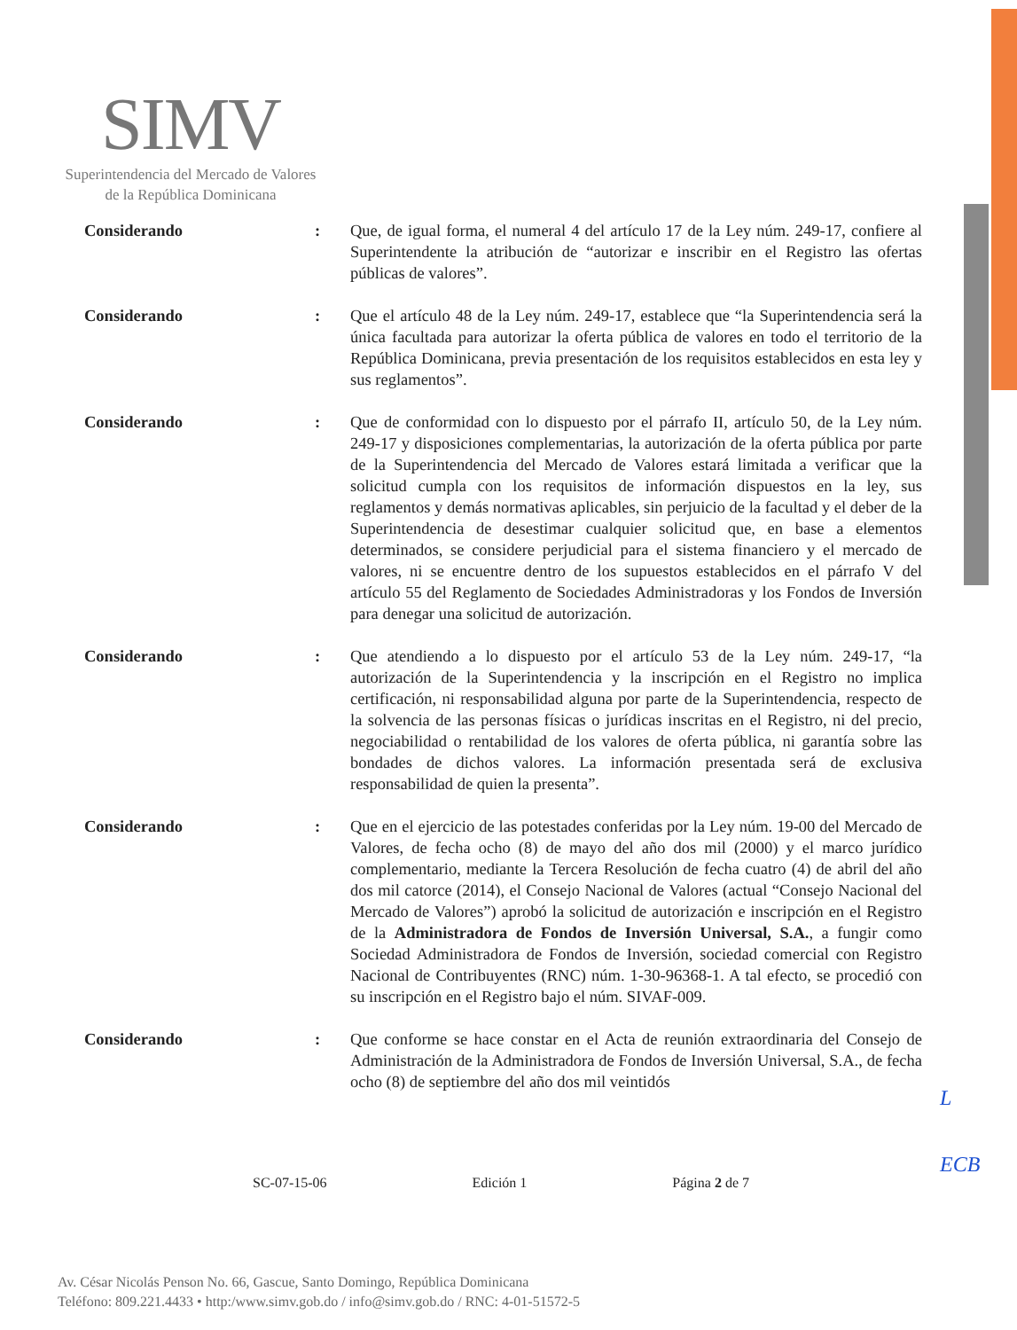SIMV
Superintendencia del Mercado de Valores
de la República Dominicana
Considerando : Que, de igual forma, el numeral 4 del artículo 17 de la Ley núm. 249-17, confiere al Superintendente la atribución de “autorizar e inscribir en el Registro las ofertas públicas de valores”.
Considerando : Que el artículo 48 de la Ley núm. 249-17, establece que “la Superintendencia será la única facultada para autorizar la oferta pública de valores en todo el territorio de la República Dominicana, previa presentación de los requisitos establecidos en esta ley y sus reglamentos”.
Considerando : Que de conformidad con lo dispuesto por el párrafo II, artículo 50, de la Ley núm. 249-17 y disposiciones complementarias, la autorización de la oferta pública por parte de la Superintendencia del Mercado de Valores estará limitada a verificar que la solicitud cumpla con los requisitos de información dispuestos en la ley, sus reglamentos y demás normativas aplicables, sin perjuicio de la facultad y el deber de la Superintendencia de desestimar cualquier solicitud que, en base a elementos determinados, se considere perjudicial para el sistema financiero y el mercado de valores, ni se encuentre dentro de los supuestos establecidos en el párrafo V del artículo 55 del Reglamento de Sociedades Administradoras y los Fondos de Inversión para denegar una solicitud de autorización.
Considerando : Que atendiendo a lo dispuesto por el artículo 53 de la Ley núm. 249-17, “la autorización de la Superintendencia y la inscripción en el Registro no implica certificación, ni responsabilidad alguna por parte de la Superintendencia, respecto de la solvencia de las personas físicas o jurídicas inscritas en el Registro, ni del precio, negociabilidad o rentabilidad de los valores de oferta pública, ni garantía sobre las bondades de dichos valores. La información presentada será de exclusiva responsabilidad de quien la presenta”.
Considerando : Que en el ejercicio de las potestades conferidas por la Ley núm. 19-00 del Mercado de Valores, de fecha ocho (8) de mayo del año dos mil (2000) y el marco jurídico complementario, mediante la Tercera Resolución de fecha cuatro (4) de abril del año dos mil catorce (2014), el Consejo Nacional de Valores (actual “Consejo Nacional del Mercado de Valores”) aprobó la solicitud de autorización e inscripción en el Registro de la Administradora de Fondos de Inversión Universal, S.A., a fungir como Sociedad Administradora de Fondos de Inversión, sociedad comercial con Registro Nacional de Contribuyentes (RNC) núm. 1-30-96368-1. A tal efecto, se procedió con su inscripción en el Registro bajo el núm. SIVAF-009.
Considerando : Que conforme se hace constar en el Acta de reunión extraordinaria del Consejo de Administración de la Administradora de Fondos de Inversión Universal, S.A., de fecha ocho (8) de septiembre del año dos mil veintidós
L
ECB
SC-07-15-06 Edición 1 Página 2 de 7
Av. César Nicolás Penson No. 66, Gascue, Santo Domingo, República Dominicana
Teléfono: 809.221.4433 • http:/www.simv.gob.do / info@simv.gob.do / RNC: 4-01-51572-5